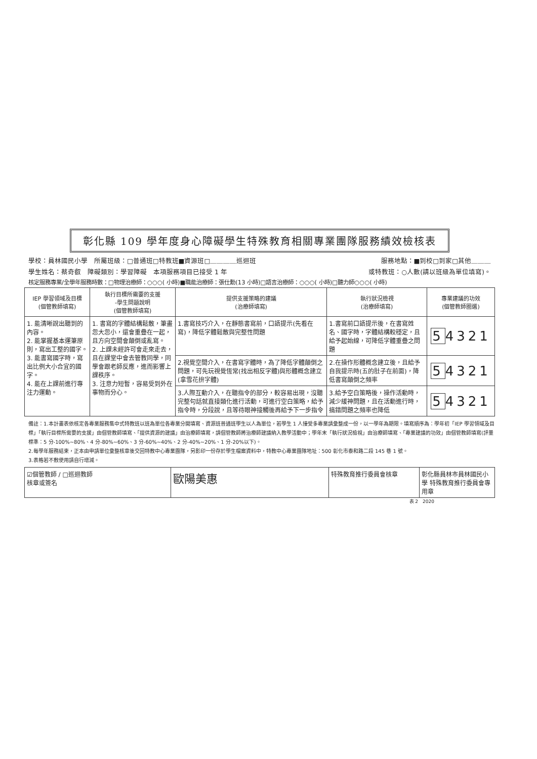彰化縣 109 學年度身心障礙學生特殊教育相關專業團隊服務績效檢核表
學校：員林國民小學　所屬班級：□普通班□特教班■資源班□＿＿＿＿巡迴班 服務地點：■到校□到家□其他＿＿＿
學生姓名：蔡奇叡　障礙類別：學習障礙　本項服務項目已接受 1 年 或特教班：○人數(請以班級為單位填寫)。
核定服務專業/全學年服務時數：□物理治療師：○○○( 小時)■職能治療師：張仕勳(13 小時)□語言治療師：○○○( 小時)□聽力師○○○( 小時)
| IEP 學習領域及目標 (個管教師填寫) | 執行目標所需要的支援 -學生問題說明 (個管教師填寫) | 提供支援策略的建議 (治療師填寫) | 執行狀況檢視 (治療師填寫) | 專業建議的功效 (個管教師圈選) |
| --- | --- | --- | --- | --- |
| 1. 能清晰說出聽到的內容。 2. 能掌握基本運筆原則，寫出工整的國字。 3. 能書寫國字時，寫出比例大小合宜的國字。 4. 能在上課前進行專注力運動。 | 1. 書寫的字體結構鬆散，筆畫忽大忽小，還會重疊在一起，且方向空間會顛倒或亂寫。 2. 上課未經許可會走來走去，且在課堂中會去管教同學，同學會跟老師反應，進而影響上課秩序。 3. 注意力短暫，容易受到外在事物而分心。 | 1.書寫技巧介入，在靜態書寫前，口語提示(先看在寫)，降低字體鬆散與完整性問題 | 1.書寫前口語提示後，在書寫姓名、國字時，字體結構較穩定，且給予起始線，可降低字體重疊之問題 | 5 4321 |
| | | 2.視覺空間介入，在書寫字體時，為了降低字體顛倒之問題，可先玩視覺恆常(找出相反字體)與形體概念建立(拿雪花拚字體) | 2.在操作形體概念建立後，且給予自我提示時(五的肚子在前面)，降低書寫顛倒之頻率 | 5 4321 |
| | | 3.人際互動介入，在聽指令的部分，較容易出現，沒聽完整句話就直接類化進行活動，可進行空白策略，給予指令時，分段說，且等待眼神接觸後再給予下一步指令 | 3.給予空白策略後，操作活動時，減少緩神問題，且在活動進行時，搞錯問題之頻率也降低 | 5 4321 |
備註：1.本計畫表依核定各專業服務集中式特教班以班為單位各專業分開填寫、資源班普通班學生以人為單位，若學生 1 人接受多專業請彙整成一份，以一學年為期限。填寫順序為：學年初「IEP 學習領域及目標」「執行目標所需要的支援」由個管教師填寫、「提供資源的建議」由治療師填寫，請個管教師將治療師建議納入教學活動中；學年末「執行狀況檢視」由治療師填寫、「專業建議的功效」由個管教師填寫(評量標準：5 分-100%~80%、4 分-80%~60%、3 分-60%~40%、2 分-40%~20%、1 分-20%以下)。
2.每學年服務結束，正本由申請單位彙整核章後交回特教中心專業團隊，另影印一份存於學生檔案資料中，特教中心專業團隊地址：500 彰化市泰和路二段 145 巷 1 號。
3.表格若不敷使用請自行增減。
| ☑個管教師 / □巡迴教師 核章或簽名 | 歐陽美惠 | 特殊教育推行委員會核章 | 彰化縣員林市員林國民小學 特殊教育推行委員會專用章 |
表 2　2020